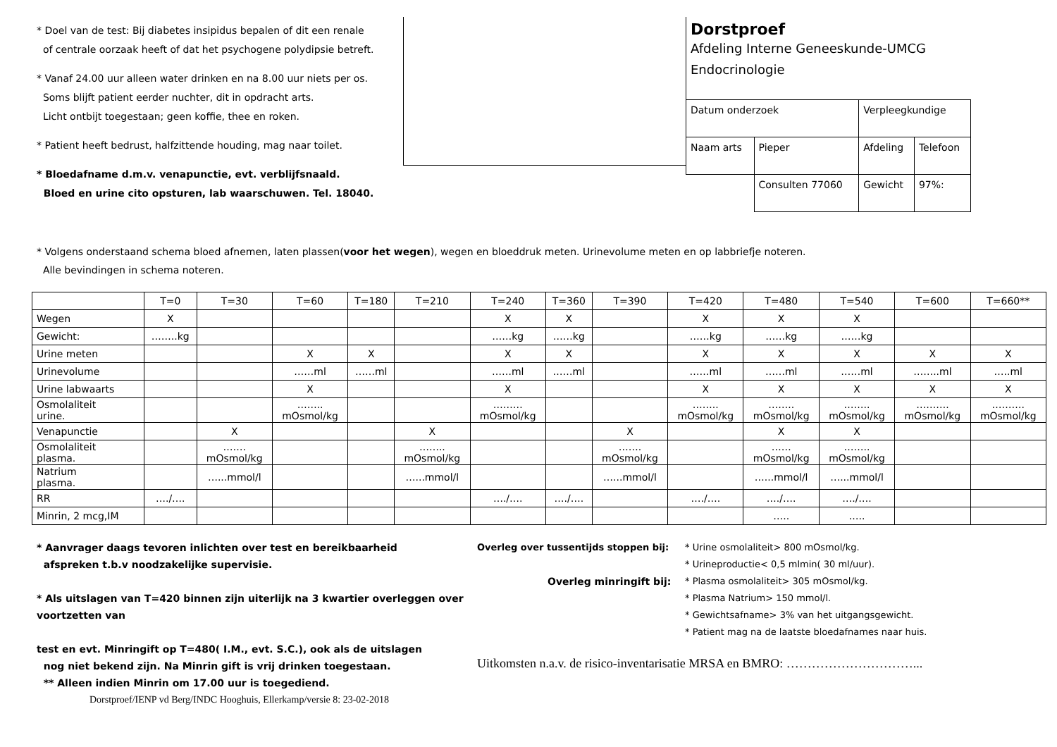* Doel van de test: Bij diabetes insipidus bepalen of dit een renale
of centrale oorzaak heeft of dat het psychogene polydipsie betreft.
* Vanaf 24.00 uur alleen water drinken en na 8.00 uur niets per os.
Soms blijft patient eerder nuchter, dit in opdracht arts.
Licht ontbijt toegestaan; geen koffie, thee en roken.
* Patient heeft bedrust, halfzittende houding, mag naar toilet.
* Bloedafname d.m.v. venapunctie, evt. verblijfsnaald.
Bloed en urine cito opsturen, lab waarschuwen. Tel. 18040.
Dorstproef
Afdeling Interne Geneeskunde-UMCG
Endocrinologie
| Datum onderzoek | | Verpleegkundige | |
| Naam arts | Pieper | Afdeling | Telefoon |
| | Consulten 77060 | Gewicht | 97%: |
* Volgens onderstaand schema bloed afnemen, laten plassen(voor het wegen), wegen en bloeddruk meten. Urinevolume meten en op labbriefje noteren.
Alle bevindingen in schema noteren.
| | T=0 | T=30 | T=60 | T=180 | T=210 | T=240 | T=360 | T=390 | T=420 | T=480 | T=540 | T=600 | T=660** |
| --- | --- | --- | --- | --- | --- | --- | --- | --- | --- | --- | --- | --- | --- |
| Wegen | X | | | | | X | X | | X | X | X | | |
| Gewicht: | ……..kg | | | | | ……kg | ……kg | | ……kg | ……kg | ……kg | | |
| Urine meten | | | X | X | | X | X | | X | X | X | X | X |
| Urinevolume | | | ……ml | ……ml | | ……ml | ……ml | | ……ml | ……ml | ……ml | ……..ml | …..ml |
| Urine labwaarts | | | X | | | X | | | X | X | X | X | X |
| Osmolaliteit urine. | | | …….. mOsmol/kg | | | ……… mOsmol/kg | | | …….. mOsmol/kg | …….. mOsmol/kg | …….. mOsmol/kg | ………. mOsmol/kg | ………. mOsmol/kg |
| Venapunctie | | X | | | X | | | X | | X | X | | |
| Osmolaliteit plasma. | | ……. mOsmol/kg | | | …….. mOsmol/kg | | | ……. mOsmol/kg | | …… mOsmol/kg | …….. mOsmol/kg | | |
| Natrium plasma. | | …...mmol/l | | | …...mmol/l | | | …...mmol/l | | …...mmol/l | …...mmol/l | | |
| RR | …./…. | | | | | …./…. | …./…. | | …./…. | …./…. | …./…. | | |
| Minrin, 2 mcg,IM | | | | | | | | | | ….. | ….. | | |
* Aanvrager daags tevoren inlichten over test en bereikbaarheid
afspreken t.b.v noodzakelijke supervisie.
* Als uitslagen van T=420 binnen zijn uiterlijk na 3 kwartier overleggen over voortzetten van
test en evt. Minringift op T=480( I.M., evt. S.C.), ook als de uitslagen
nog niet bekend zijn. Na Minrin gift is vrij drinken toegestaan.
** Alleen indien Minrin om 17.00 uur is toegediend.
Dorstproef/IENP vd Berg/INDC Hooghuis, Ellerkamp/versie 8: 23-02-2018
Overleg over tussentijds stoppen bij:
Overleg minringift bij:
* Urine osmolaliteit> 800 mOsmol/kg.
* Urineproductie< 0,5 mlmin( 30 ml/uur).
* Plasma osmolaliteit> 305 mOsmol/kg.
* Plasma Natrium> 150 mmol/l.
* Gewichtsafname> 3% van het uitgangsgewicht.
* Patient mag na de laatste bloedafnames naar huis.
Uitkomsten n.a.v. de risico-inventarisatie MRSA en BMRO: …………………………...